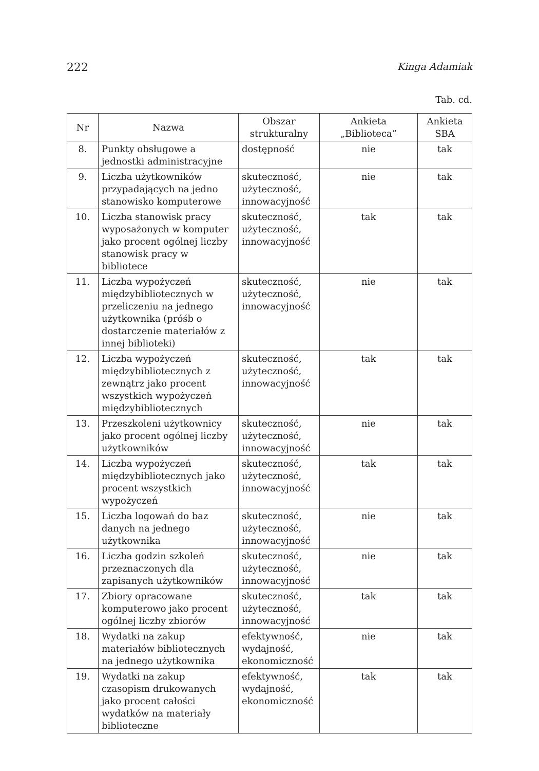222 Kinga Adamiak
Tab. cd.
| Nr | Nazwa | Obszar strukturalny | Ankieta „Biblioteca” | Ankieta SBA |
| --- | --- | --- | --- | --- |
| 8. | Punkty obsługowe a jednostki administracyjne | dostępność | nie | tak |
| 9. | Liczba użytkowników przypadających na jedno stanowisko komputerowe | skuteczność, użyteczność, innowacyjność | nie | tak |
| 10. | Liczba stanowisk pracy wyposażonych w komputer jako procent ogólnej liczby stanowisk pracy w bibliotece | skuteczność, użyteczność, innowacyjność | tak | tak |
| 11. | Liczba wypożyczeń międzybibliotecznych w przeliczeniu na jednego użytkownika (próśb o dostarczenie materiałów z innej biblioteki) | skuteczność, użyteczność, innowacyjność | nie | tak |
| 12. | Liczba wypożyczeń międzybibliotecznych z zewnątrz jako procent wszystkich wypożyczeń międzybibliotecznych | skuteczność, użyteczność, innowacyjność | tak | tak |
| 13. | Przeszkoleni użytkownicy jako procent ogólnej liczby użytkowników | skuteczność, użyteczność, innowacyjność | nie | tak |
| 14. | Liczba wypożyczeń międzybibliotecznych jako procent wszystkich wypożyczeń | skuteczność, użyteczność, innowacyjność | tak | tak |
| 15. | Liczba logowań do baz danych na jednego użytkownika | skuteczność, użyteczność, innowacyjność | nie | tak |
| 16. | Liczba godzin szkoleń przeznaczonych dla zapisanych użytkowników | skuteczność, użyteczność, innowacyjność | nie | tak |
| 17. | Zbiory opracowane komputerowo jako procent ogólnej liczby zbiorów | skuteczność, użyteczność, innowacyjność | tak | tak |
| 18. | Wydatki na zakup materiałów bibliotecznych na jednego użytkownika | efektywność, wydajność, ekonomiczność | nie | tak |
| 19. | Wydatki na zakup czasopism drukowanych jako procent całości wydatków na materiały biblioteczne | efektywność, wydajność, ekonomiczność | tak | tak |